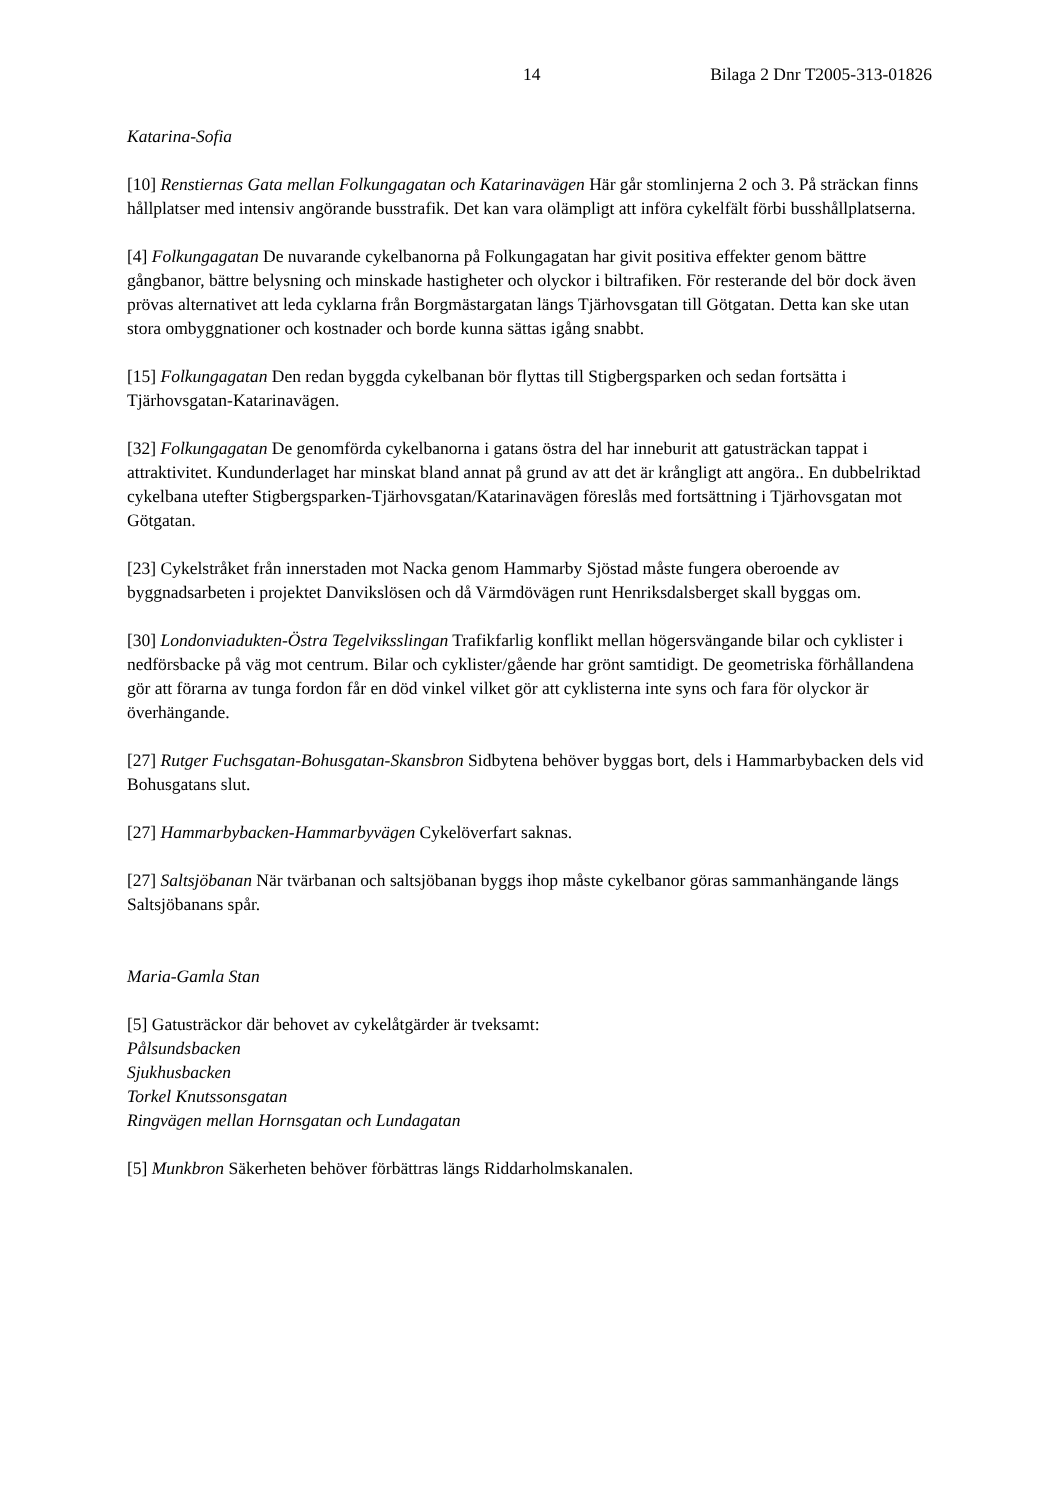14 Bilaga 2 Dnr T2005-313-01826
Katarina-Sofia
[10] Renstiernas Gata mellan Folkungagatan och Katarinavägen Här går stomlinjerna 2 och 3. På sträckan finns hållplatser med intensiv angörande busstrafik. Det kan vara olämpligt att införa cykelfält förbi busshållplatserna.
[4] Folkungagatan De nuvarande cykelbanorna på Folkungagatan har givit positiva effekter genom bättre gångbanor, bättre belysning och minskade hastigheter och olyckor i biltrafiken. För resterande del bör dock även prövas alternativet att leda cyklarna från Borgmästargatan längs Tjärhovsgatan till Götgatan. Detta kan ske utan stora ombyggnationer och kostnader och borde kunna sättas igång snabbt.
[15] Folkungagatan Den redan byggda cykelbanan bör flyttas till Stigbergsparken och sedan fortsätta i Tjärhovsgatan-Katarinavägen.
[32] Folkungagatan De genomförda cykelbanorna i gatans östra del har inneburit att gatusträckan tappat i attraktivitet. Kundunderlaget har minskat bland annat på grund av att det är krångligt att angöra.. En dubbelriktad cykelbana utefter Stigbergsparken-Tjärhovsgatan/Katarinavägen föreslås med fortsättning i Tjärhovsgatan mot Götgatan.
[23] Cykelstråket från innerstaden mot Nacka genom Hammarby Sjöstad måste fungera oberoende av byggnadsarbeten i projektet Danvikslösen och då Värmdövägen runt Henriksdalsberget skall byggas om.
[30] Londonviadukten-Östra Tegelviksslingan Trafikfarlig konflikt mellan högersvängande bilar och cyklister i nedförsbacke på väg mot centrum. Bilar och cyklister/gående har grönt samtidigt. De geometriska förhållandena gör att förarna av tunga fordon får en död vinkel vilket gör att cyklisterna inte syns och fara för olyckor är överhängande.
[27] Rutger Fuchsgatan-Bohusgatan-Skansbron Sidbytena behöver byggas bort, dels i Hammarbybacken dels vid Bohusgatans slut.
[27] Hammarbybacken-Hammarbyvägen Cykelöverfart saknas.
[27] Saltsjöbanan När tvärbanan och saltsjöbanan byggs ihop måste cykelbanor göras sammanhängande längs Saltsjöbanans spår.
Maria-Gamla Stan
[5] Gatusträckor där behovet av cykelåtgärder är tveksamt:
Pålsundsbacken
Sjukhusbacken
Torkel Knutssonsgatan
Ringvägen mellan Hornsgatan och Lundagatan
[5] Munkbron Säkerheten behöver förbättras längs Riddarholmskanalen.